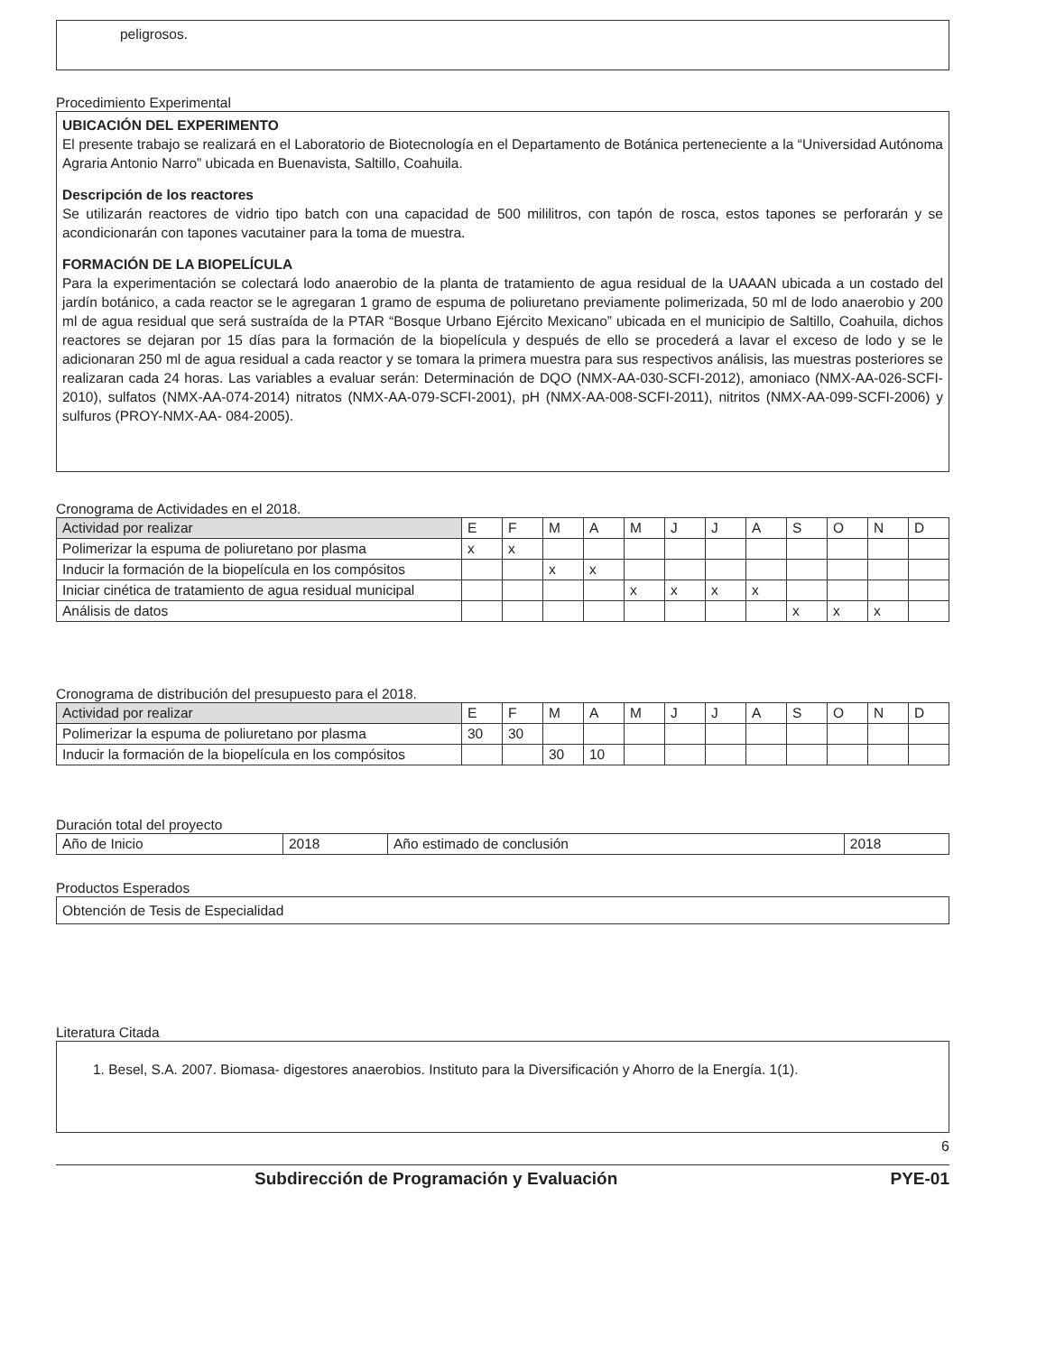peligrosos.
Procedimiento Experimental
UBICACIÓN DEL EXPERIMENTO
El presente trabajo se realizará en el Laboratorio de Biotecnología en el Departamento de Botánica perteneciente a la “Universidad Autónoma Agraria Antonio Narro” ubicada en Buenavista, Saltillo, Coahuila.
Descripción de los reactores
Se utilizarán reactores de vidrio tipo batch con una capacidad de 500 mililitros, con tapón de rosca, estos tapones se perforarán y se acondicionarán con tapones vacutainer para la toma de muestra.
FORMACIÓN DE LA BIOPELÍCULA
Para la experimentación se colectará lodo anaerobio de la planta de tratamiento de agua residual de la UAAAN ubicada a un costado del jardín botánico, a cada reactor se le agregaran 1 gramo de espuma de poliuretano previamente polimerizada, 50 ml de lodo anaerobio y 200 ml de agua residual que será sustraída de la PTAR “Bosque Urbano Ejército Mexicano” ubicada en el municipio de Saltillo, Coahuila, dichos reactores se dejaran por 15 días para la formación de la biopelícula y después de ello se procederá a lavar el exceso de lodo y se le adicionaran 250 ml de agua residual a cada reactor y se tomara la primera muestra para sus respectivos análisis, las muestras posteriores se realizaran cada 24 horas. Las variables a evaluar serán: Determinación de DQO (NMX-AA-030-SCFI-2012), amoniaco (NMX-AA-026-SCFI-2010), sulfatos (NMX-AA-074-2014) nitratos (NMX-AA-079-SCFI-2001), pH (NMX-AA-008-SCFI-2011), nitritos (NMX-AA-099-SCFI-2006) y sulfuros (PROY-NMX-AA- 084-2005).
Cronograma de Actividades en el 2018.
| Actividad por realizar | E | F | M | A | M | J | J | A | S | O | N | D |
| --- | --- | --- | --- | --- | --- | --- | --- | --- | --- | --- | --- | --- |
| Polimerizar la espuma de poliuretano por plasma | x | x | | | | | | | | | | |
| Inducir la formación de la biopelícula en los compósitos | | | x | x | | | | | | | | |
| Iniciar cinética de tratamiento de agua residual municipal | | | | | x | x | x | x | | | | |
| Análisis de datos | | | | | | | | | x | x | x | |
Cronograma de distribución del presupuesto para el 2018.
| Actividad por realizar | E | F | M | A | M | J | J | A | S | O | N | D |
| --- | --- | --- | --- | --- | --- | --- | --- | --- | --- | --- | --- | --- |
| Polimerizar la espuma de poliuretano por plasma | 30 | 30 | | | | | | | | | | |
| Inducir la formación de la biopelícula en los compósitos | | | 30 | 10 | | | | | | | | |
Duración total del proyecto
| Año de Inicio | 2018 | Año estimado de conclusión | 2018 |
Productos Esperados
Obtención de Tesis de Especialidad
Literatura Citada
1. Besel, S.A. 2007. Biomasa- digestores anaerobios. Instituto para la Diversificación y Ahorro de la Energía. 1(1).
6
Subdirección de Programación y Evaluación PYE-01